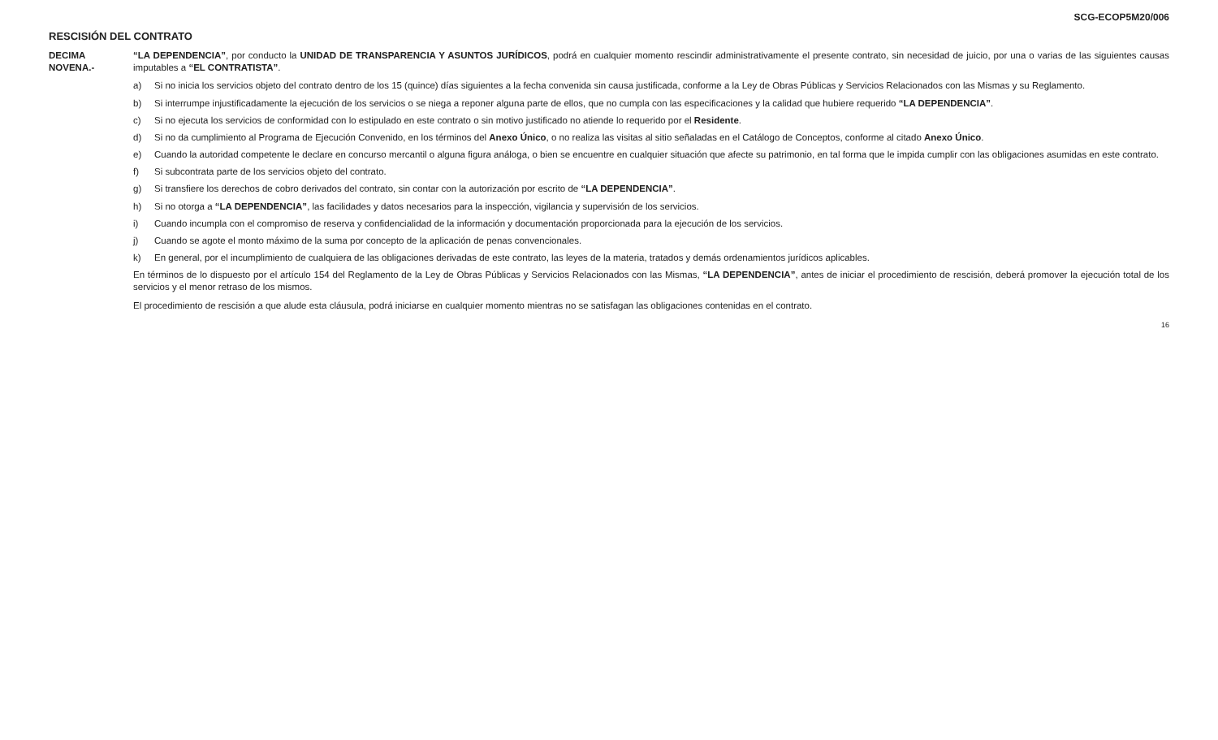SCG-ECOP5M20/006
RESCISIÓN DEL CONTRATO
DECIMA NOVENA.-
“LA DEPENDENCIA”, por conducto la UNIDAD DE TRANSPARENCIA Y ASUNTOS JURÍDICOS, podrá en cualquier momento rescindir administrativamente el presente contrato, sin necesidad de juicio, por una o varias de las siguientes causas imputables a “EL CONTRATISTA”.
a) Si no inicia los servicios objeto del contrato dentro de los 15 (quince) días siguientes a la fecha convenida sin causa justificada, conforme a la Ley de Obras Públicas y Servicios Relacionados con las Mismas y su Reglamento.
b) Si interrumpe injustificadamente la ejecución de los servicios o se niega a reponer alguna parte de ellos, que no cumpla con las especificaciones y la calidad que hubiere requerido “LA DEPENDENCIA”.
c) Si no ejecuta los servicios de conformidad con lo estipulado en este contrato o sin motivo justificado no atiende lo requerido por el Residente.
d) Si no da cumplimiento al Programa de Ejecución Convenido, en los términos del Anexo Único, o no realiza las visitas al sitio señaladas en el Catálogo de Conceptos, conforme al citado Anexo Único.
e) Cuando la autoridad competente le declare en concurso mercantil o alguna figura análoga, o bien se encuentre en cualquier situación que afecte su patrimonio, en tal forma que le impida cumplir con las obligaciones asumidas en este contrato.
f) Si subcontrata parte de los servicios objeto del contrato.
g) Si transfiere los derechos de cobro derivados del contrato, sin contar con la autorización por escrito de “LA DEPENDENCIA”.
h) Si no otorga a “LA DEPENDENCIA”, las facilidades y datos necesarios para la inspección, vigilancia y supervisión de los servicios.
i) Cuando incumpla con el compromiso de reserva y confidencialidad de la información y documentación proporcionada para la ejecución de los servicios.
j) Cuando se agote el monto máximo de la suma por concepto de la aplicación de penas convencionales.
k) En general, por el incumplimiento de cualquiera de las obligaciones derivadas de este contrato, las leyes de la materia, tratados y demás ordenamientos jurídicos aplicables.
En términos de lo dispuesto por el artículo 154 del Reglamento de la Ley de Obras Públicas y Servicios Relacionados con las Mismas, “LA DEPENDENCIA”, antes de iniciar el procedimiento de rescisión, deberá promover la ejecución total de los servicios y el menor retraso de los mismos.
El procedimiento de rescisión a que alude esta cláusula, podrá iniciarse en cualquier momento mientras no se satisfagan las obligaciones contenidas en el contrato.
16